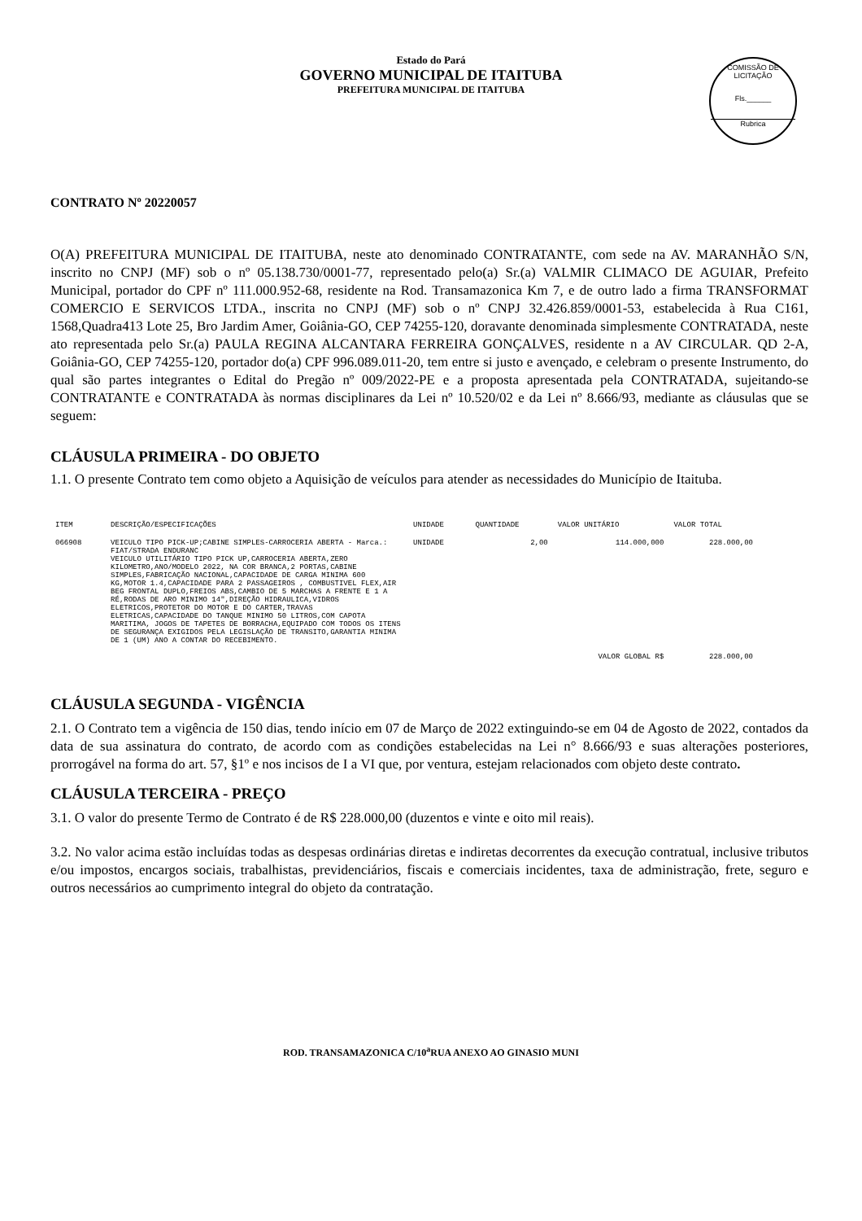Estado do Pará
GOVERNO MUNICIPAL DE ITAITUBA
PREFEITURA MUNICIPAL DE ITAITUBA
COMISSÃO DE LICITAÇÃO
Fls.______
Rubrica
CONTRATO Nº 20220057
O(A) PREFEITURA MUNICIPAL DE ITAITUBA, neste ato denominado CONTRATANTE, com sede na AV. MARANHÃO S/N, inscrito no CNPJ (MF) sob o nº 05.138.730/0001-77, representado pelo(a) Sr.(a) VALMIR CLIMACO DE AGUIAR, Prefeito Municipal, portador do CPF nº 111.000.952-68, residente na Rod. Transamazonica Km 7, e de outro lado a firma TRANSFORMAT COMERCIO E SERVICOS LTDA., inscrita no CNPJ (MF) sob o nº CNPJ 32.426.859/0001-53, estabelecida à Rua C161, 1568,Quadra413 Lote 25, Bro Jardim Amer, Goiânia-GO, CEP 74255-120, doravante denominada simplesmente CONTRATADA, neste ato representada pelo Sr.(a) PAULA REGINA ALCANTARA FERREIRA GONÇALVES, residente n a AV CIRCULAR. QD 2-A, Goiânia-GO, CEP 74255-120, portador do(a) CPF 996.089.011-20, tem entre si justo e avençado, e celebram o presente Instrumento, do qual são partes integrantes o Edital do Pregão nº 009/2022-PE e a proposta apresentada pela CONTRATADA, sujeitando-se CONTRATANTE e CONTRATADA às normas disciplinares da Lei nº 10.520/02 e da Lei nº 8.666/93, mediante as cláusulas que se seguem:
CLÁUSULA PRIMEIRA - DO OBJETO
1.1. O presente Contrato tem como objeto a Aquisição de veículos para atender as necessidades do Município de Itaituba.
| ITEM | DESCRIÇÃO/ESPECIFICAÇÕES | UNIDADE | QUANTIDADE | VALOR UNITÁRIO | VALOR TOTAL |
| --- | --- | --- | --- | --- | --- |
| 066908 | VEICULO TIPO PICK-UP;CABINE SIMPLES-CARROCERIA ABERTA - Marca.: FIAT/STRADA ENDURANC VEICULO UTILITÁRIO TIPO PICK UP,CARROCERIA ABERTA,ZERO KILOMETRO,ANO/MODELO 2022, NA COR BRANCA,2 PORTAS,CABINE SIMPLES,FABRICAÇÃO NACIONAL,CAPACIDADE DE CARGA MINIMA 600 KG,MOTOR 1.4,CAPACIDADE PARA 2 PASSAGEIROS , COMBUSTIVEL FLEX,AIR BEG FRONTAL DUPLO,FREIOS ABS,CAMBIO DE 5 MARCHAS A FRENTE E 1 A RÉ,RODAS DE ARO MINIMO 14",DIREÇÃO HIDRAULICA,VIDROS ELETRICOS,PROTETOR DO MOTOR E DO CARTER,TRAVAS ELETRICAS,CAPACIDADE DO TANQUE MINIMO 50 LITROS,COM CAPOTA MARITIMA, JOGOS DE TAPETES DE BORRACHA,EQUIPADO COM TODOS OS ITENS DE SEGURANÇA EXIGIDOS PELA LEGISLAÇÃO DE TRANSITO,GARANTIA MINIMA DE 1 (UM) ANO A CONTAR DO RECEBIMENTO. | UNIDADE | 2,00 | 114.000,000 | 228.000,00 |
| | | | | VALOR GLOBAL R$ | 228.000,00 |
CLÁUSULA SEGUNDA - VIGÊNCIA
2.1. O Contrato tem a vigência de 150 dias, tendo início em 07 de Março de 2022 extinguindo-se em 04 de Agosto de 2022, contados da data de sua assinatura do contrato, de acordo com as condições estabelecidas na Lei n° 8.666/93 e suas alterações posteriores, prorrogável na forma do art. 57, §1º e nos incisos de I a VI que, por ventura, estejam relacionados com objeto deste contrato.
CLÁUSULA TERCEIRA - PREÇO
3.1. O valor do presente Termo de Contrato é de R$ 228.000,00 (duzentos e vinte e oito mil reais).
3.2. No valor acima estão incluídas todas as despesas ordinárias diretas e indiretas decorrentes da execução contratual, inclusive tributos e/ou impostos, encargos sociais, trabalhistas, previdenciários, fiscais e comerciais incidentes, taxa de administração, frete, seguro e outros necessários ao cumprimento integral do objeto da contratação.
ROD. TRANSAMAZONICA C/10<sup>a</sup>RUA ANEXO AO GINASIO MUNI